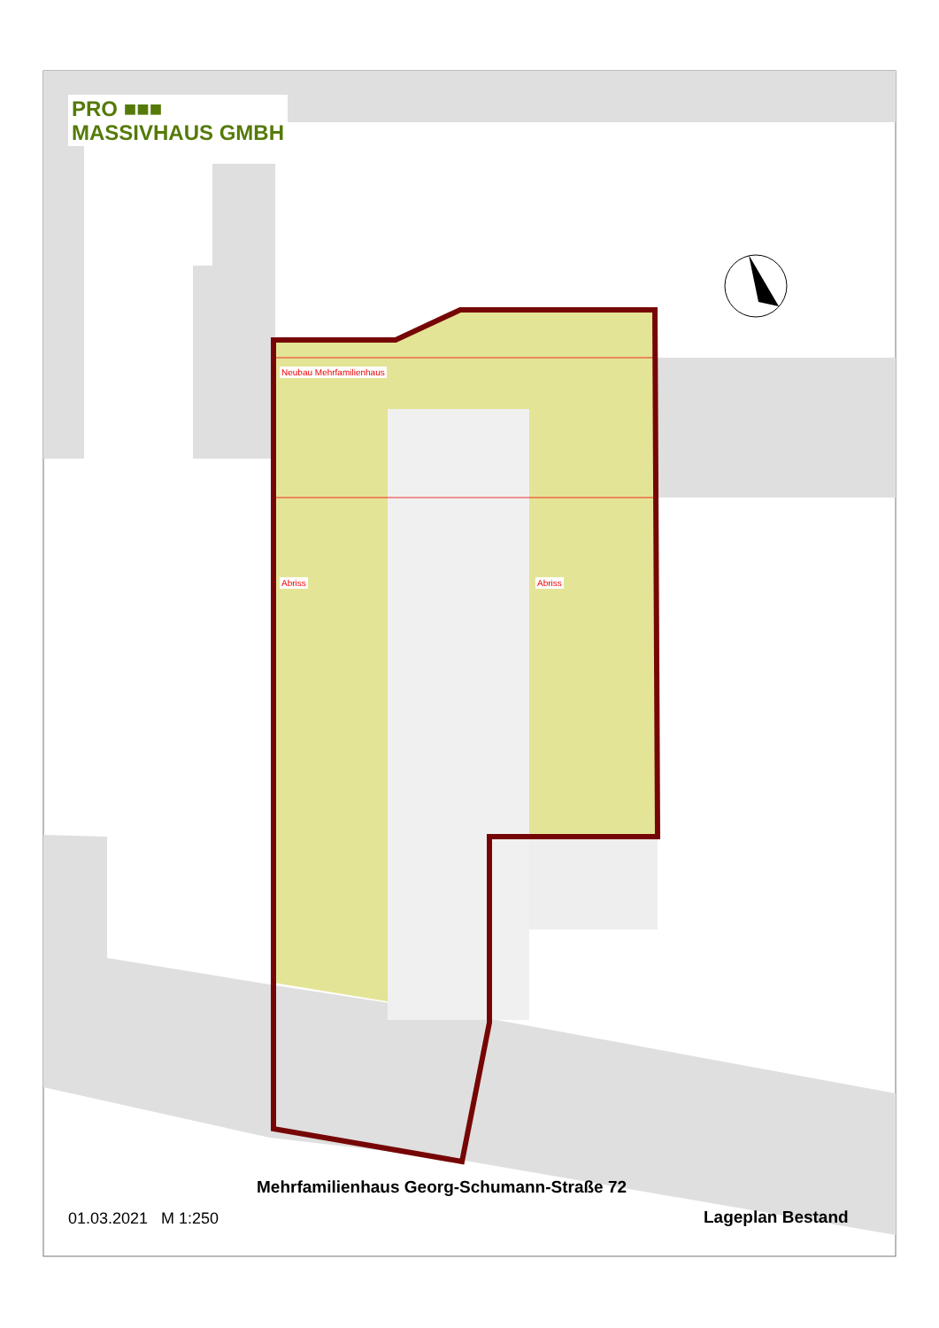PRO ■■■
MASSIVHAUS GMBH
Neubau Mehrfamilienhaus
Abriss Abriss
Mehrfamilienhaus Georg-Schumann-Straße 72
01.03.2021 M 1:250 Lageplan Bestand